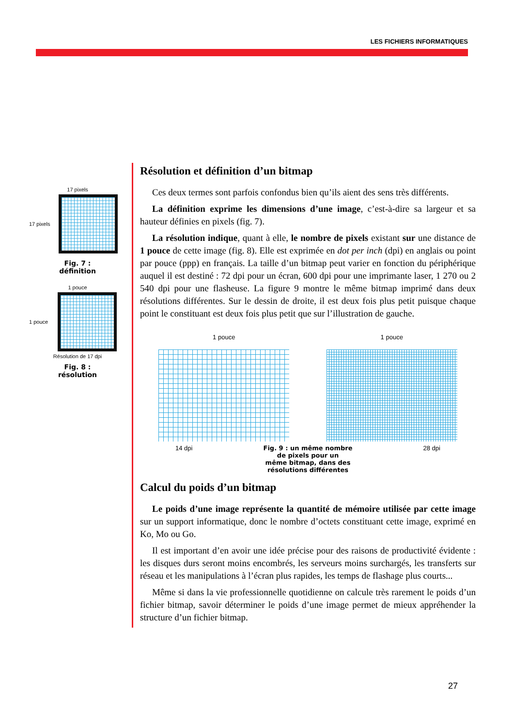LES FICHIERS INFORMATIQUES
17 pixels
17 pixels
Fig. 7 :
définition
1 pouce
1 pouce
Résolution de 17 dpi
Fig. 8 :
résolution
Résolution et définition d’un bitmap
Ces deux termes sont parfois confondus bien qu’ils aient des sens très différents.
La définition exprime les dimensions d’une image, c’est-à-dire sa largeur et sa hauteur définies en pixels (fig. 7).
La résolution indique, quant à elle, le nombre de pixels existant sur une distance de 1 pouce de cette image (fig. 8). Elle est exprimée en dot per inch (dpi) en anglais ou point par pouce (ppp) en français. La taille d’un bitmap peut varier en fonction du périphérique auquel il est destiné : 72 dpi pour un écran, 600 dpi pour une imprimante laser, 1 270 ou 2 540 dpi pour une flasheuse. La figure 9 montre le même bitmap imprimé dans deux résolutions différentes. Sur le dessin de droite, il est deux fois plus petit puisque chaque point le constituant est deux fois plus petit que sur l’illustration de gauche.
1 pouce 1 pouce
14 dpi Fig. 9 : un même nombre
de pixels pour un
même bitmap, dans des
résolutions différentes 28 dpi
Calcul du poids d’un bitmap
Le poids d’une image représente la quantité de mémoire utilisée par cette image sur un support informatique, donc le nombre d’octets constituant cette image, exprimé en Ko, Mo ou Go.
Il est important d’en avoir une idée précise pour des raisons de productivité évidente : les disques durs seront moins encombrés, les serveurs moins surchargés, les transferts sur réseau et les manipulations à l’écran plus rapides, les temps de flashage plus courts...
Même si dans la vie professionnelle quotidienne on calcule très rarement le poids d’un fichier bitmap, savoir déterminer le poids d’une image permet de mieux appréhender la structure d’un fichier bitmap.
27